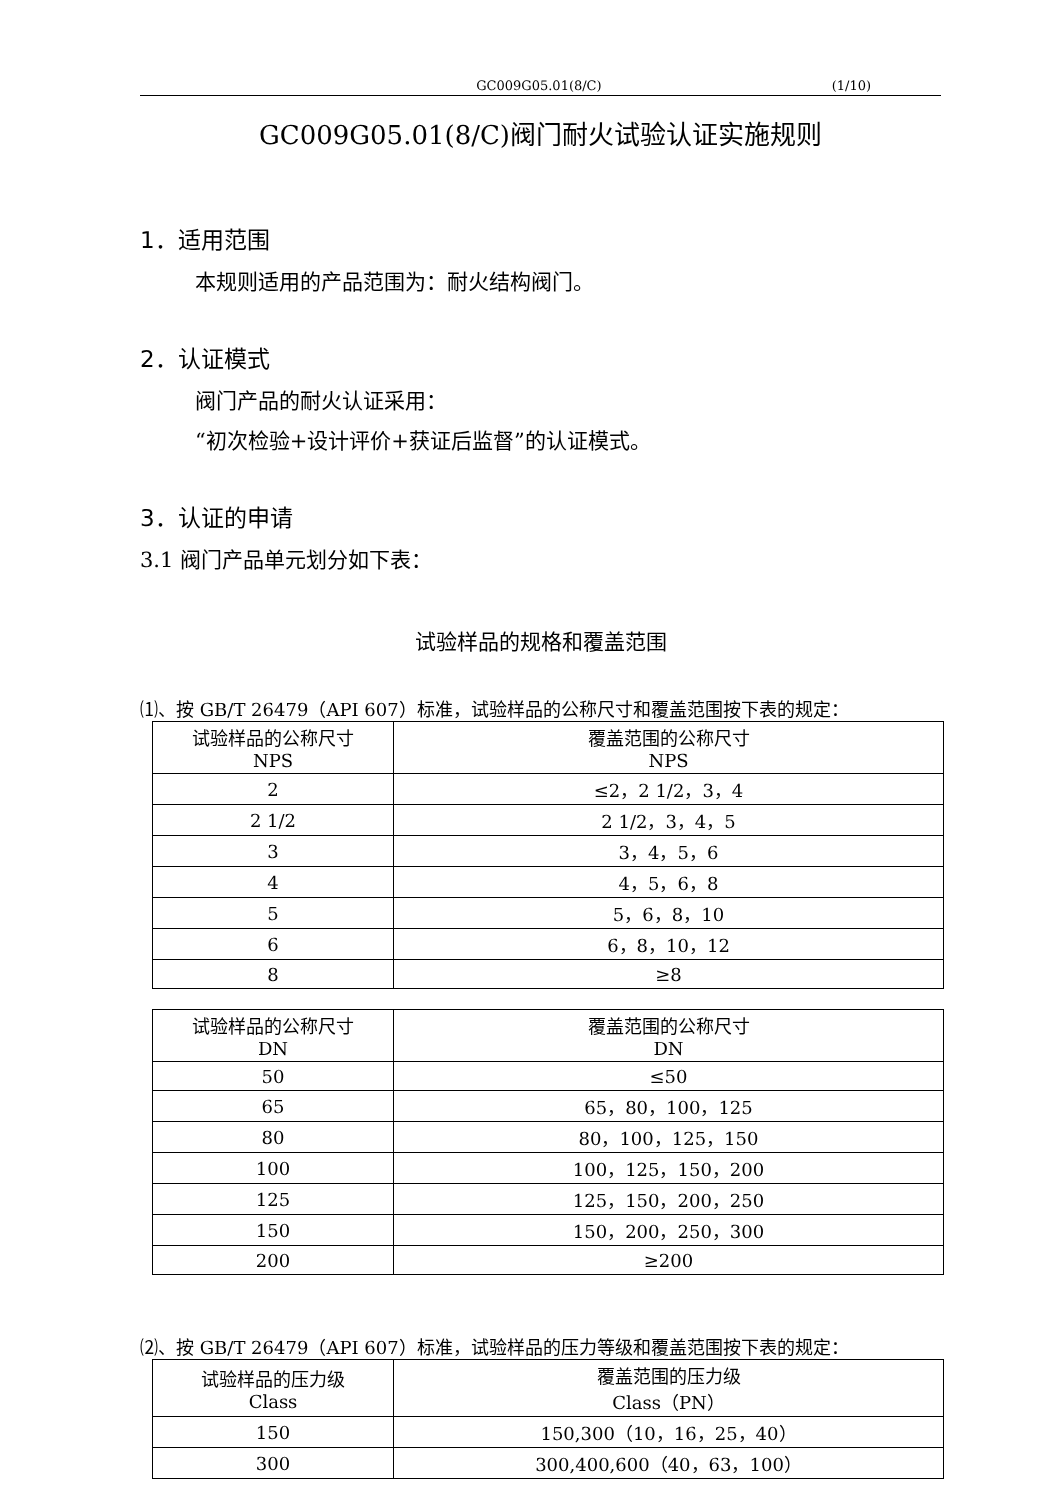GC009G05.01(8/C) (1/10)
GC009G05.01(8/C)阀门耐火试验认证实施规则
1．适用范围
本规则适用的产品范围为：耐火结构阀门。
2．认证模式
阀门产品的耐火认证采用：
“初次检验+设计评价+获证后监督”的认证模式。
3．认证的申请
3.1 阀门产品单元划分如下表：
试验样品的规格和覆盖范围
⑴、按 GB/T 26479（API 607）标准，试验样品的公称尺寸和覆盖范围按下表的规定：
| 试验样品的公称尺寸 NPS | 覆盖范围的公称尺寸 NPS |
| --- | --- |
| 2 | ≤2，2 1/2，3，4 |
| 2 1/2 | 2 1/2，3，4，5 |
| 3 | 3，4，5，6 |
| 4 | 4，5，6，8 |
| 5 | 5，6，8，10 |
| 6 | 6，8，10，12 |
| 8 | ≥8 |
| 试验样品的公称尺寸 DN | 覆盖范围的公称尺寸 DN |
| --- | --- |
| 50 | ≤50 |
| 65 | 65，80，100，125 |
| 80 | 80，100，125，150 |
| 100 | 100，125，150，200 |
| 125 | 125，150，200，250 |
| 150 | 150，200，250，300 |
| 200 | ≥200 |
⑵、按 GB/T 26479（API 607）标准，试验样品的压力等级和覆盖范围按下表的规定：
| 试验样品的压力级 Class | 覆盖范围的压力级 Class（PN） |
| --- | --- |
| 150 | 150,300（10，16，25，40） |
| 300 | 300,400,600（40，63，100） |